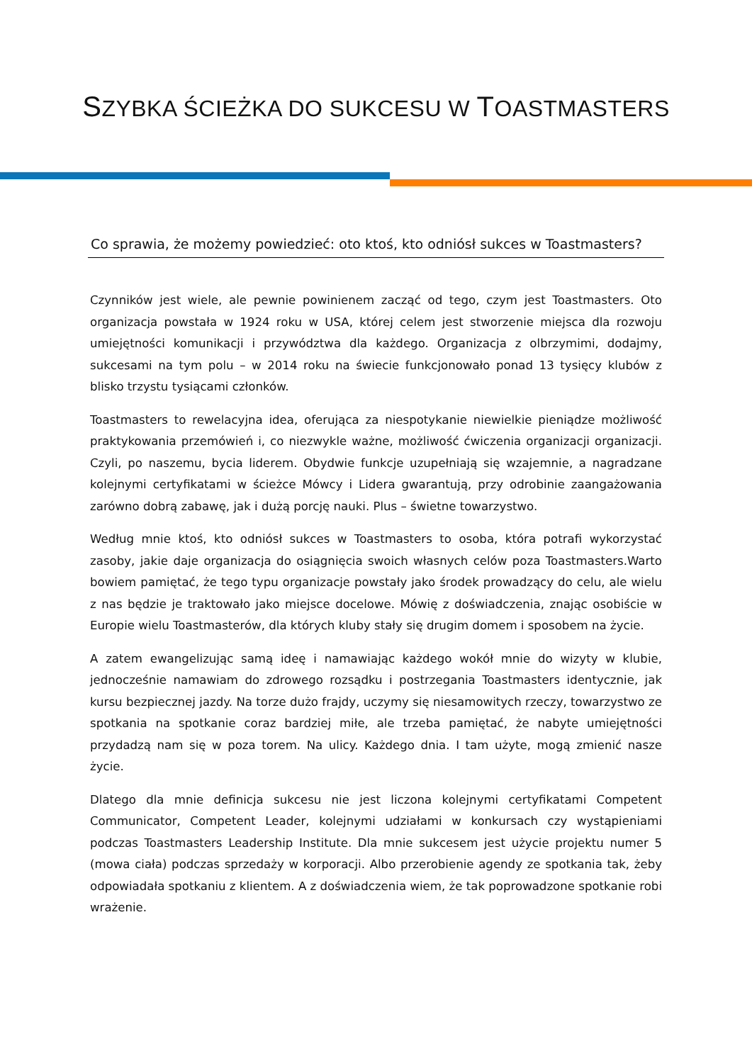SZYBKA ŚCIEŻKA DO SUKCESU W TOASTMASTERS
Co sprawia, że możemy powiedzieć: oto ktoś, kto odniósł sukces w Toastmasters?
Czynników jest wiele, ale pewnie powinienem zacząć od tego, czym jest Toastmasters. Oto organizacja powstała w 1924 roku w USA, której celem jest stworzenie miejsca dla rozwoju umiejętności komunikacji i przywództwa dla każdego. Organizacja z olbrzymimi, dodajmy, sukcesami na tym polu – w 2014 roku na świecie funkcjonowało ponad 13 tysięcy klubów z blisko trzystu tysiącami członków.
Toastmasters to rewelacyjna idea, oferująca za niespotykanie niewielkie pieniądze możliwość praktykowania przemówień i, co niezwykle ważne, możliwość ćwiczenia organizacji organizacji. Czyli, po naszemu, bycia liderem. Obydwie funkcje uzupełniają się wzajemnie, a nagradzane kolejnymi certyfikatami w ścieżce Mówcy i Lidera gwarantują, przy odrobinie zaangażowania zarówno dobrą zabawę, jak i dużą porcję nauki. Plus – świetne towarzystwo.
Według mnie ktoś, kto odniósł sukces w Toastmasters to osoba, która potrafi wykorzystać zasoby, jakie daje organizacja do osiągnięcia swoich własnych celów poza Toastmasters.Warto bowiem pamiętać, że tego typu organizacje powstały jako środek prowadzący do celu, ale wielu z nas będzie je traktowało jako miejsce docelowe. Mówię z doświadczenia, znając osobiście w Europie wielu Toastmasterów, dla których kluby stały się drugim domem i sposobem na życie.
A zatem ewangelizując samą ideę i namawiając każdego wokół mnie do wizyty w klubie, jednocześnie namawiam do zdrowego rozsądku i postrzegania Toastmasters identycznie, jak kursu bezpiecznej jazdy. Na torze dużo frajdy, uczymy się niesamowitych rzeczy, towarzystwo ze spotkania na spotkanie coraz bardziej miłe, ale trzeba pamiętać, że nabyte umiejętności przydadzą nam się w poza torem. Na ulicy. Każdego dnia. I tam użyte, mogą zmienić nasze życie.
Dlatego dla mnie definicja sukcesu nie jest liczona kolejnymi certyfikatami Competent Communicator, Competent Leader, kolejnymi udziałami w konkursach czy wystąpieniami podczas Toastmasters Leadership Institute. Dla mnie sukcesem jest użycie projektu numer 5 (mowa ciała) podczas sprzedaży w korporacji. Albo przerobienie agendy ze spotkania tak, żeby odpowiadała spotkaniu z klientem. A z doświadczenia wiem, że tak poprowadzone spotkanie robi wrażenie.